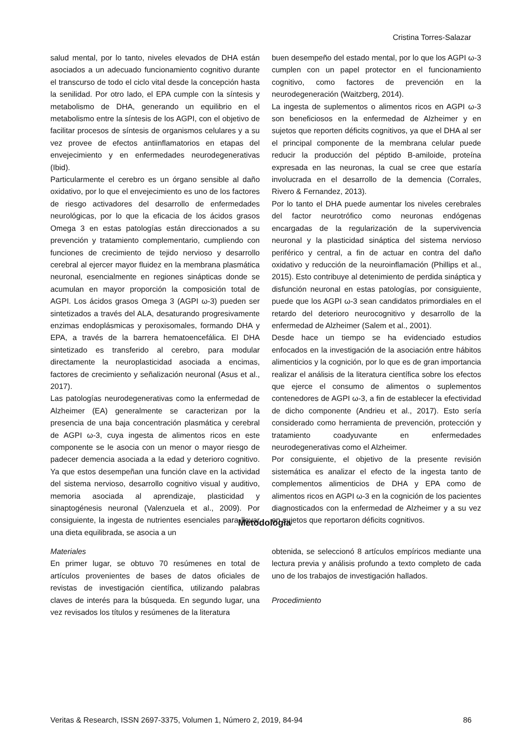Cristina Torres-Salazar
salud mental, por lo tanto, niveles elevados de DHA están asociados a un adecuado funcionamiento cognitivo durante el transcurso de todo el ciclo vital desde la concepción hasta la senilidad. Por otro lado, el EPA cumple con la síntesis y metabolismo de DHA, generando un equilibrio en el metabolismo entre la síntesis de los AGPI, con el objetivo de facilitar procesos de síntesis de organismos celulares y a su vez provee de efectos antiinflamatorios en etapas del envejecimiento y en enfermedades neurodegenerativas (Ibid).
Particularmente el cerebro es un órgano sensible al daño oxidativo, por lo que el envejecimiento es uno de los factores de riesgo activadores del desarrollo de enfermedades neurológicas, por lo que la eficacia de los ácidos grasos Omega 3 en estas patologías están direccionados a su prevención y tratamiento complementario, cumpliendo con funciones de crecimiento de tejido nervioso y desarrollo cerebral al ejercer mayor fluidez en la membrana plasmática neuronal, esencialmente en regiones sinápticas donde se acumulan en mayor proporción la composición total de AGPI. Los ácidos grasos Omega 3 (AGPI ω-3) pueden ser sintetizados a través del ALA, desaturando progresivamente enzimas endoplásmicas y peroxisomales, formando DHA y EPA, a través de la barrera hematoencefálica. El DHA sintetizado es transferido al cerebro, para modular directamente la neuroplasticidad asociada a encimas, factores de crecimiento y señalización neuronal (Asus et al., 2017).
Las patologías neurodegenerativas como la enfermedad de Alzheimer (EA) generalmente se caracterizan por la presencia de una baja concentración plasmática y cerebral de AGPI ω-3, cuya ingesta de alimentos ricos en este componente se le asocia con un menor o mayor riesgo de padecer demencia asociada a la edad y deterioro cognitivo. Ya que estos desempeñan una función clave en la actividad del sistema nervioso, desarrollo cognitivo visual y auditivo, memoria asociada al aprendizaje, plasticidad y sinaptogénesis neuronal (Valenzuela et al., 2009). Por consiguiente, la ingesta de nutrientes esenciales para llevar una dieta equilibrada, se asocia a un
buen desempeño del estado mental, por lo que los AGPI ω-3 cumplen con un papel protector en el funcionamiento cognitivo, como factores de prevención en la neurodegeneración (Waitzberg, 2014).
La ingesta de suplementos o alimentos ricos en AGPI ω-3 son beneficiosos en la enfermedad de Alzheimer y en sujetos que reporten déficits cognitivos, ya que el DHA al ser el principal componente de la membrana celular puede reducir la producción del péptido B-amiloide, proteína expresada en las neuronas, la cual se cree que estaría involucrada en el desarrollo de la demencia (Corrales, Rivero & Fernandez, 2013).
Por lo tanto el DHA puede aumentar los niveles cerebrales del factor neurotrófico como neuronas endógenas encargadas de la regularización de la supervivencia neuronal y la plasticidad sináptica del sistema nervioso periférico y central, a fin de actuar en contra del daño oxidativo y reducción de la neuroinflamación (Phillips et al., 2015). Esto contribuye al detenimiento de perdida sináptica y disfunción neuronal en estas patologías, por consiguiente, puede que los AGPI ω-3 sean candidatos primordiales en el retardo del deterioro neurocognitivo y desarrollo de la enfermedad de Alzheimer (Salem et al., 2001).
Desde hace un tiempo se ha evidenciado estudios enfocados en la investigación de la asociación entre hábitos alimenticios y la cognición, por lo que es de gran importancia realizar el análisis de la literatura científica sobre los efectos que ejerce el consumo de alimentos o suplementos contenedores de AGPI ω-3, a fin de establecer la efectividad de dicho componente (Andrieu et al., 2017). Esto sería considerado como herramienta de prevención, protección y tratamiento coadyuvante en enfermedades neurodegenerativas como el Alzheimer.
Por consiguiente, el objetivo de la presente revisión sistemática es analizar el efecto de la ingesta tanto de complementos alimenticios de DHA y EPA como de alimentos ricos en AGPI ω-3 en la cognición de los pacientes diagnosticados con la enfermedad de Alzheimer y a su vez en sujetos que reportaron déficits cognitivos.
Metodología
Materiales
En primer lugar, se obtuvo 70 resúmenes en total de artículos provenientes de bases de datos oficiales de revistas de investigación científica, utilizando palabras claves de interés para la búsqueda. En segundo lugar, una vez revisados los títulos y resúmenes de la literatura
obtenida, se seleccionó 8 artículos empíricos mediante una lectura previa y análisis profundo a texto completo de cada uno de los trabajos de investigación hallados.
Procedimiento
Veritas & Research, ISSN 2697-3375, Volumen 1, Número 2, 2019, 84-94 86